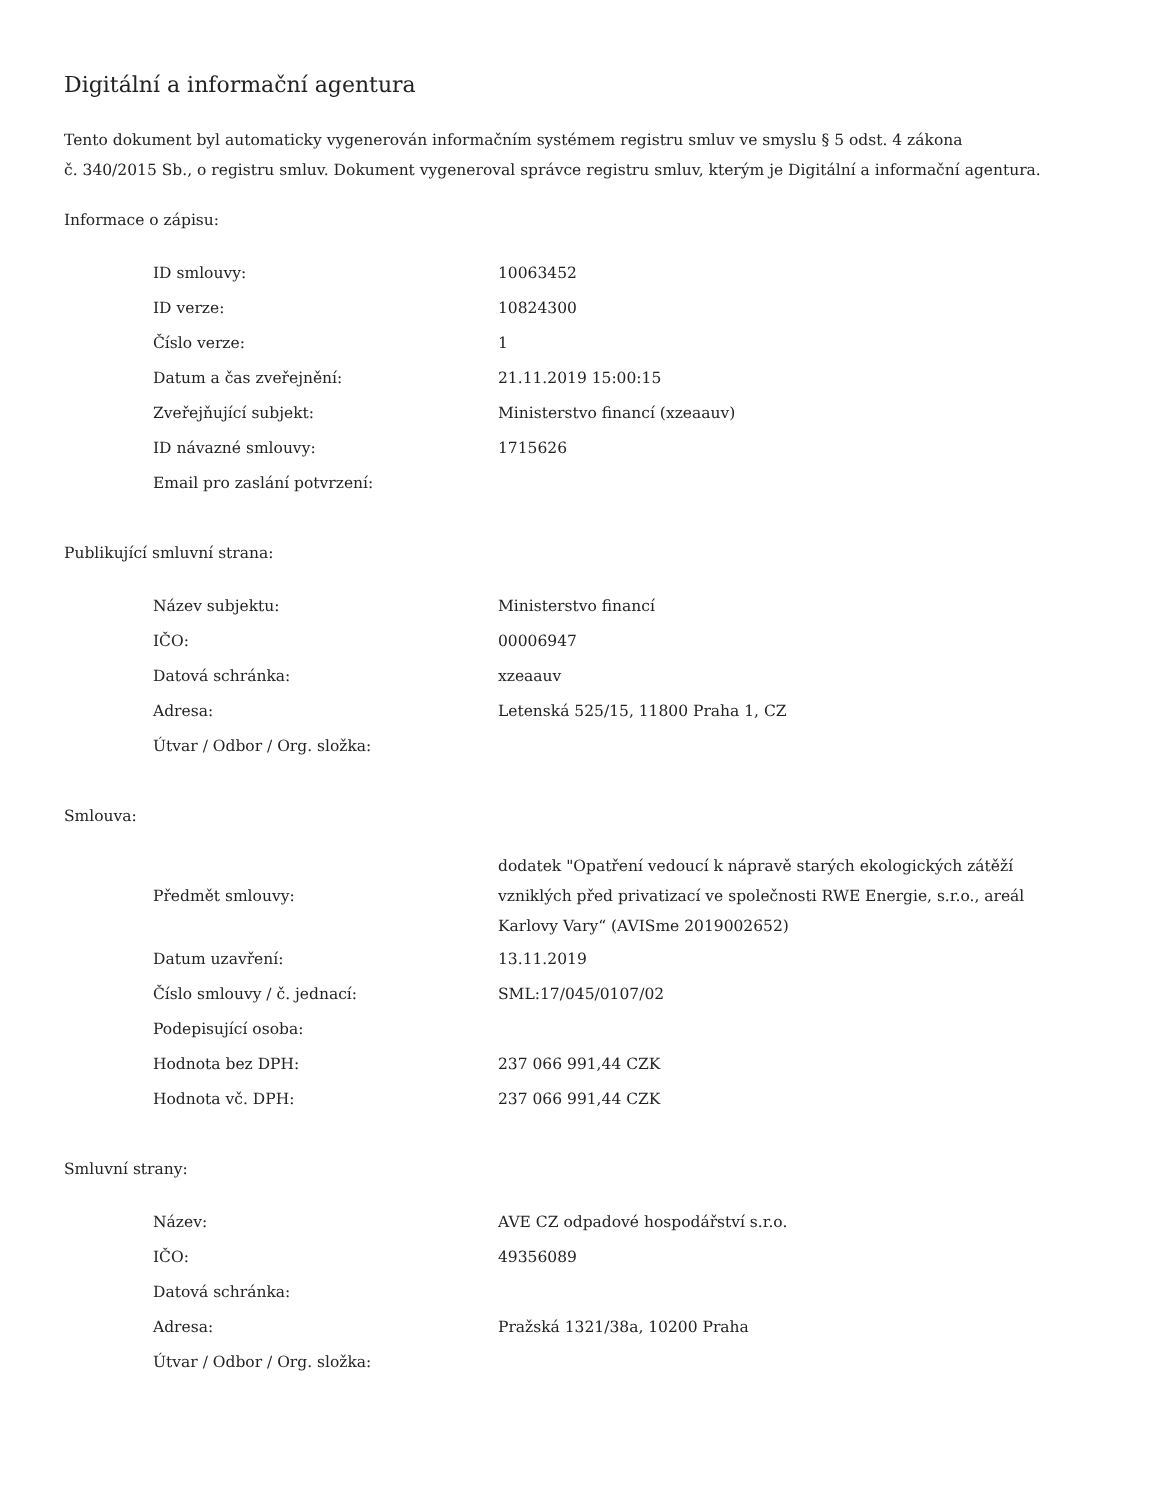Digitální a informační agentura
Tento dokument byl automaticky vygenerován informačním systémem registru smluv ve smyslu § 5 odst. 4 zákona
č. 340/2015 Sb., o registru smluv. Dokument vygeneroval správce registru smluv, kterým je Digitální a informační agentura.
Informace o zápisu:
| ID smlouvy: | 10063452 |
| ID verze: | 10824300 |
| Číslo verze: | 1 |
| Datum a čas zveřejnění: | 21.11.2019 15:00:15 |
| Zveřejňující subjekt: | Ministerstvo financí (xzeaauv) |
| ID návazné smlouvy: | 1715626 |
| Email pro zaslání potvrzení: | |
Publikující smluvní strana:
| Název subjektu: | Ministerstvo financí |
| IČO: | 00006947 |
| Datová schránka: | xzeaauv |
| Adresa: | Letenská 525/15, 11800 Praha 1, CZ |
| Útvar / Odbor / Org. složka: | |
Smlouva:
| Předmět smlouvy: | dodatek "Opatření vedoucí k nápravě starých ekologických zátěží vzniklých před privatizací ve společnosti RWE Energie, s.r.o., areál Karlovy Vary“ (AVISme 2019002652) |
| Datum uzavření: | 13.11.2019 |
| Číslo smlouvy / č. jednací: | SML:17/045/0107/02 |
| Podepisující osoba: | |
| Hodnota bez DPH: | 237 066 991,44 CZK |
| Hodnota vč. DPH: | 237 066 991,44 CZK |
Smluvní strany:
| Název: | AVE CZ odpadové hospodářství s.r.o. |
| IČO: | 49356089 |
| Datová schránka: | |
| Adresa: | Pražská 1321/38a, 10200 Praha |
| Útvar / Odbor / Org. složka: | |